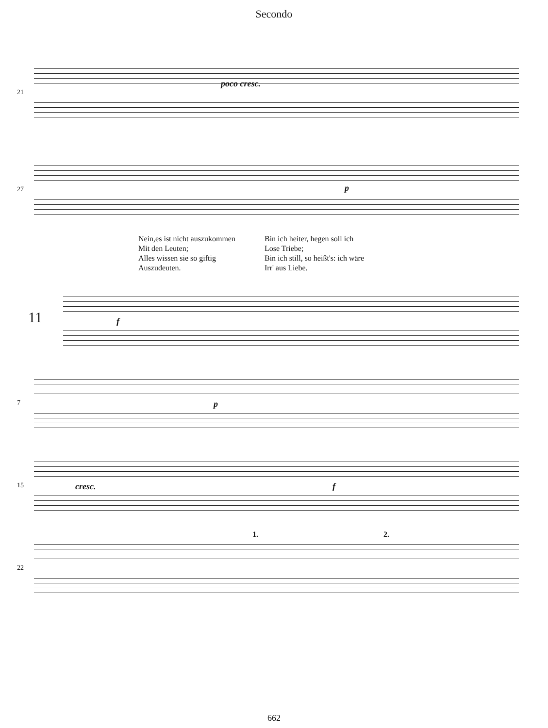Secondo
21
poco cresc.
27 p
Nein,es ist nicht auszukommen
Mit den Leuten;
Alles wissen sie so giftig
Auszudeuten.
Bin ich heiter, hegen soll ich
Lose Triebe;
Bin ich still, so heißt's: ich wäre
Irr' aus Liebe.
11 f
7 p
15 cresc. f
22
1. 2.
662